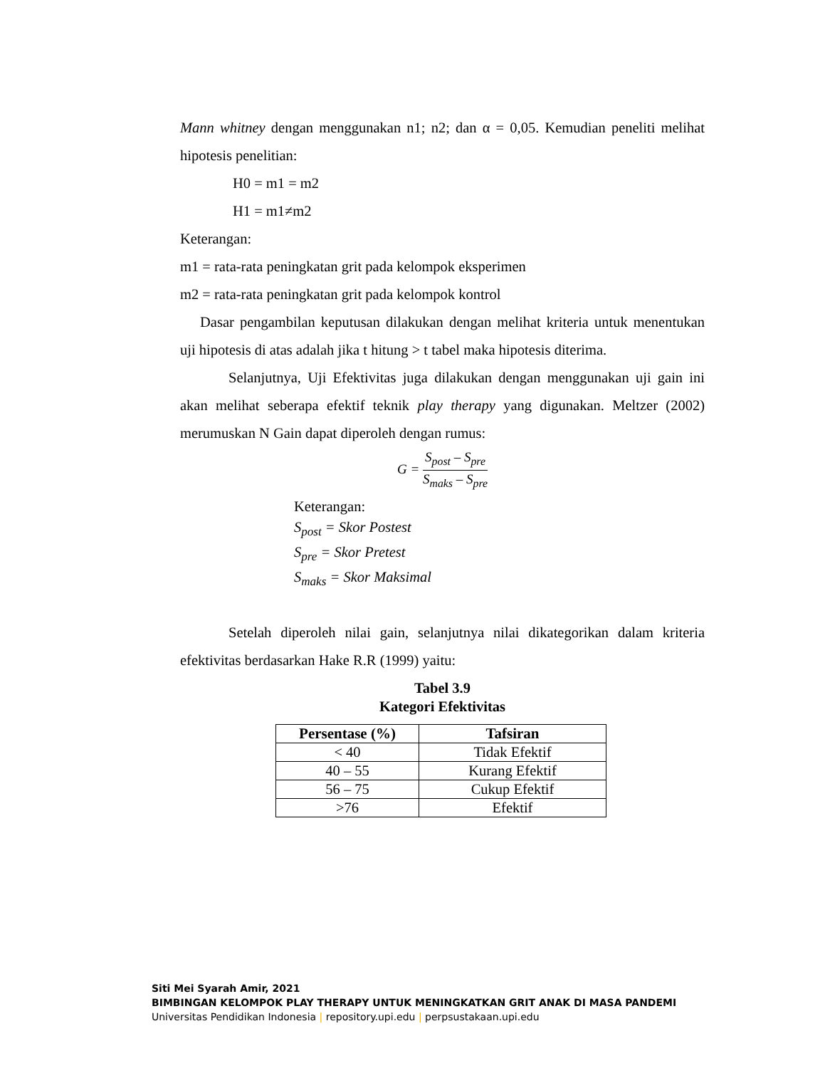Mann whitney dengan menggunakan n1; n2; dan α = 0,05. Kemudian peneliti melihat hipotesis penelitian:
H0 = m1 = m2
H1 = m1≠m2
Keterangan:
m1 = rata-rata peningkatan grit pada kelompok eksperimen
m2 = rata-rata peningkatan grit pada kelompok kontrol
Dasar pengambilan keputusan dilakukan dengan melihat kriteria untuk menentukan uji hipotesis di atas adalah jika t hitung > t tabel maka hipotesis diterima.
Selanjutnya, Uji Efektivitas juga dilakukan dengan menggunakan uji gain ini akan melihat seberapa efektif teknik play therapy yang digunakan. Meltzer (2002) merumuskan N Gain dapat diperoleh dengan rumus:
G = S<sub>post</sub> – S<sub>pre</sub> S<sub>maks</sub> – S<sub>pre</sub>
Keterangan:
S<sub>post</sub> = Skor Postest
S<sub>pre</sub> = Skor Pretest
S<sub>maks</sub> = Skor Maksimal
Setelah diperoleh nilai gain, selanjutnya nilai dikategorikan dalam kriteria efektivitas berdasarkan Hake R.R (1999) yaitu:
Tabel 3.9
Kategori Efektivitas
| Persentase (%) | Tafsiran |
| --- | --- |
| < 40 | Tidak Efektif |
| 40 – 55 | Kurang Efektif |
| 56 – 75 | Cukup Efektif |
| >76 | Efektif |
Siti Mei Syarah Amir, 2021
BIMBINGAN KELOMPOK PLAY THERAPY UNTUK MENINGKATKAN GRIT ANAK DI MASA PANDEMI
Universitas Pendidikan Indonesia | repository.upi.edu | perpsustakaan.upi.edu